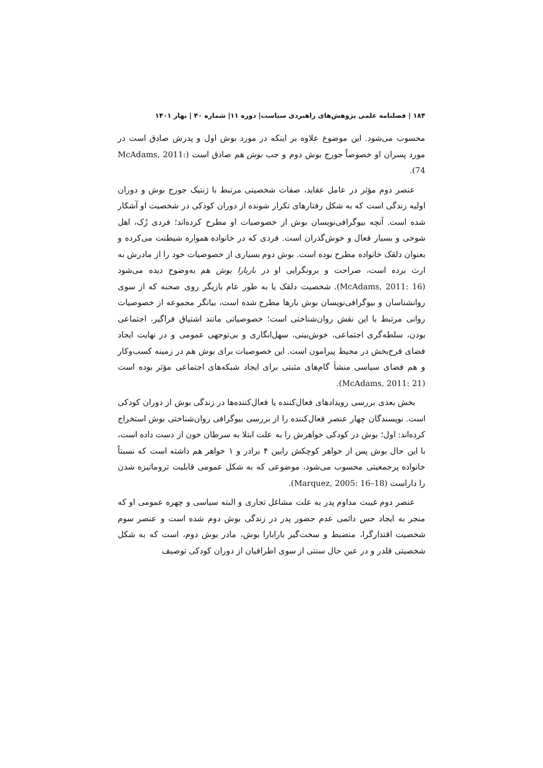۱۸۴ | فصلنامه علمی پژوهش‌های راهبردی سیاست| دوره ۱۱| شماره ۴۰ | بهار ۱۴۰۱
محسوب می‌شود. این موضوع علاوه بر اینکه در مورد بوش اول و پدرش صادق است در مورد پسران او خصوصاً جورج بوش دوم و جب بوش هم صادق است (McAdams, 2011: 74).
عنصر دوم مؤثر در عامل عقاید، صفات شخصیتی مرتبط با ژنتیک جورج بوش و دوران اولیه زندگی است که به شکل رفتارهای تکرار شونده از دوران کودکی در شخصیت او آشکار شده است. آنچه بیوگرافی‌نویسان بوش از خصوصیات او مطرح کرده‌اند؛ فردی رُک، اهل شوخی و بسیار فعال و خوش‌گذران است. فردی که در خانواده همواره شیطنت می‌کرده و بعنوان دلقک خانواده مطرح بوده است. بوش دوم بسیاری از خصوصیات خود را از مادرش به ارث برده است، صراحت و برونگرایی او در باربارا بوش هم به‌وضوح دیده می‌شود (McAdams, 2011: 16). شخصیت دلقک یا به طور عام بازیگر روی صحنه که از سوی روانشناسان و بیوگرافی‌نویسان بوش بارها مطرح شده است، بیانگر مجموعه از خصوصیات روانی مرتبط با این نقش روان‌شناختی است؛ خصوصیاتی مانند اشتیاق فراگیر، اجتماعی بودن، سلطه‌گری اجتماعی، خوش‌بینی، سهل‌انگاری و بی‌توجهی عمومی و در نهایت ایجاد فضای فرح‌بخش در محیط پیرامون است. این خصوصیات برای بوش هم در زمینه کسب‌وکار و هم فضای سیاسی منشأ گام‌های مثبتی برای ایجاد شبکه‌های اجتماعی مؤثر بوده است (McAdams, 2011: 21).
بخش بعدی بررسی رویدادهای فعال‌کننده یا فعال‌کننده‌ها در زندگی بوش از دوران کودکی است. نویسندگان چهار عنصر فعال‌کننده را از بررسی بیوگرافی روان‌شناختی بوش استخراج کرده‌اند: اول؛ بوش در کودکی خواهرش را به علت ابتلا به سرطان خون از دست داده است، با این حال بوش پس از خواهر کوچکش رابین ۴ برادر و ۱ خواهر هم داشته است که نسبتاً خانواده پرجمعیتی محسوب می‌شود، موضوعی که به شکل عمومی قابلیت تروماتیزه شدن را داراست (Marquez, 2005: 16–18).
عنصر دوم غیبت مداوم پدر به علت مشاغل تجاری و البته سیاسی و چهره عمومی او که منجر به ایجاد حس دائمی عدم حضور پدر در زندگی بوش دوم شده است و عنصر سوم شخصیت اقتدارگرا، منضبط و سخت‌گیر بارابارا بوش، مادر بوش دوم، است که به شکل شخصیتی قلدر و در عین حال سنتی از سوی اطرافیان از دوران کودکی توصیف